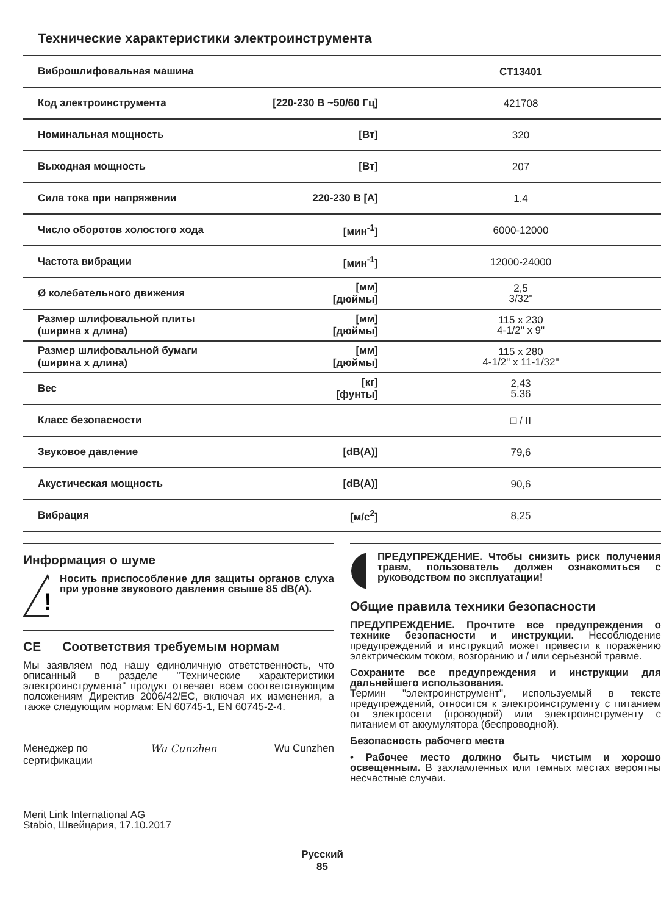Технические характеристики электроинструмента
| Виброшлифовальная машина | | CT13401 |
| Код электроинструмента | [220-230 В ~50/60 Гц] | 421708 |
| Номинальная мощность | [Вт] | 320 |
| Выходная мощность | [Вт] | 207 |
| Сила тока при напряжении | 220-230 В [A] | 1.4 |
| Число оборотов холостого хода | [мин<sup>-1</sup>] | 6000-12000 |
| Частота вибрации | [мин<sup>-1</sup>] | 12000-24000 |
| Ø колебательного движения | [мм] [дюймы] | 2,5 3/32" |
| Размер шлифовальной плиты (ширина x длина) | [мм] [дюймы] | 115 x 230 4-1/2" x 9" |
| Размер шлифовальной бумаги (ширина x длина) | [мм] [дюймы] | 115 x 280 4-1/2" x 11-1/32" |
| Вес | [кг] [фунты] | 2,43 5.36 |
| Класс безопасности | | □ / II |
| Звуковое давление | [dB(A)] | 79,6 |
| Акустическая мощность | [dB(A)] | 90,6 |
| Вибрация | [м/с<sup>2</sup>] | 8,25 |
Информация о шуме
!
Носить приспособление для защиты органов слуха при уровне звукового давления свыше 85 dB(A).
CE Соответствия требуемым нормам
Мы заявляем под нашу единоличную ответственность, что описанный в разделе "Технические характеристики электроинструмента" продукт отвечает всем соответствующим положениям Директив 2006/42/EC, включая их изменения, а также следующим нормам: EN 60745-1, EN 60745-2-4.
Менеджер по
сертификации Wu Cunzhen Wu Cunzhen
Merit Link International AG
Stabio, Швейцария, 17.10.2017
ПРЕДУПРЕЖДЕНИЕ. Чтобы снизить риск получения травм, пользователь должен ознакомиться с руководством по эксплуатации!
Общие правила техники безопасности
ПРЕДУПРЕЖДЕНИЕ. Прочтите все предупреждения о технике безопасности и инструкции. Несоблюдение предупреждений и инструкций может привести к поражению электрическим током, возгоранию и / или серьезной травме.
Сохраните все предупреждения и инструкции для дальнейшего использования.
Термин "электроинструмент", используемый в тексте предупреждений, относится к электроинструменту с питанием от электросети (проводной) или электроинструменту с питанием от аккумулятора (беспроводной).
Безопасность рабочего места
• Рабочее место должно быть чистым и хорошо освещенным. В захламленных или темных местах вероятны несчастные случаи.
Русский
85